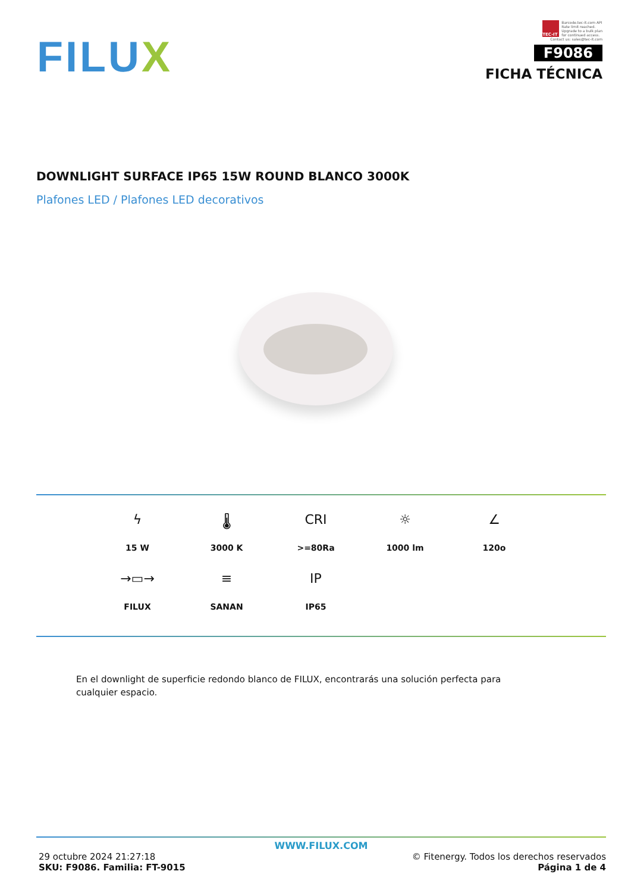FILUX
TEC-IT
Barcode.tec-it.com API
Rate limit reached.
Upgrade to a bulk plan
for continued access.
Contact us: sales@tec-it.com
F9086
FICHA TÉCNICA
DOWNLIGHT SURFACE IP65 15W ROUND BLANCO 3000K
Plafones LED / Plafones LED decorativos
ϟ
15 W
🌡
3000 K
CRI
>=80Ra
☼
1000 lm
∠
120o
→▭→
FILUX
≡
SANAN
IP
IP65
En el downlight de superficie redondo blanco de FILUX, encontrarás una solución perfecta para cualquier espacio.
WWW.FILUX.COM
29 octubre 2024 21:27:18 © Fitenergy. Todos los derechos reservados
SKU: F9086. Familia: FT-9015 Página 1 de 4